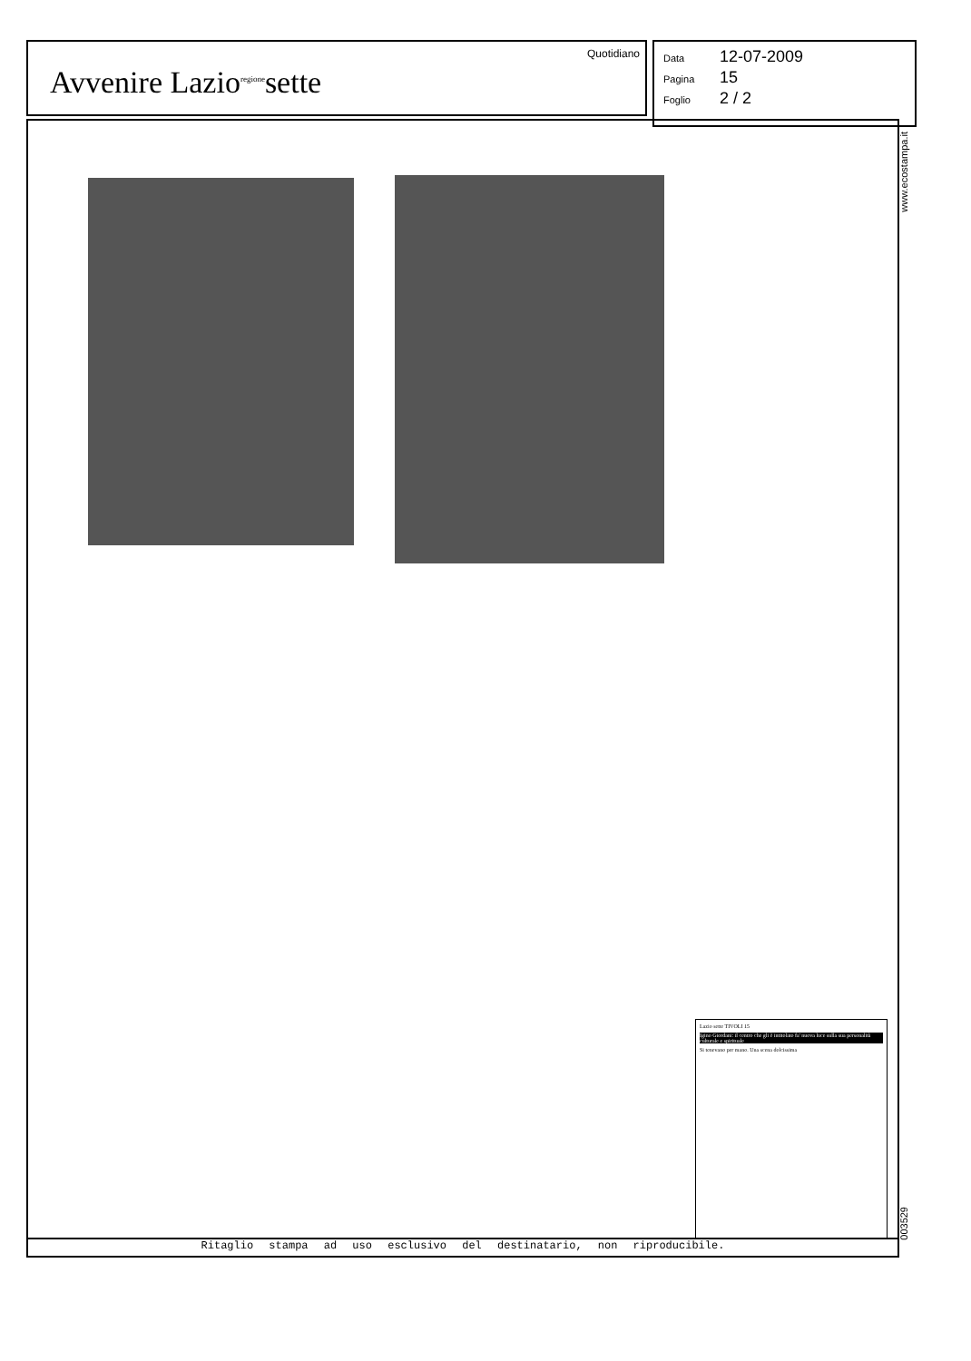Avvenire Lazio<sup>regione</sup>sette
Quotidiano
Data 12-07-2009
Pagina 15
Foglio 2 / 2
Lazio sette TIVOLI 15
Igino Giordani: il centro che gli è intitolato fa' nuova luce sulla sua personalità culturale e spirituale
Si tenevano per mano. Una scena dolcissima
Ritaglio stampa ad uso esclusivo del destinatario, non riproducibile.
www.ecostampa.it
003529